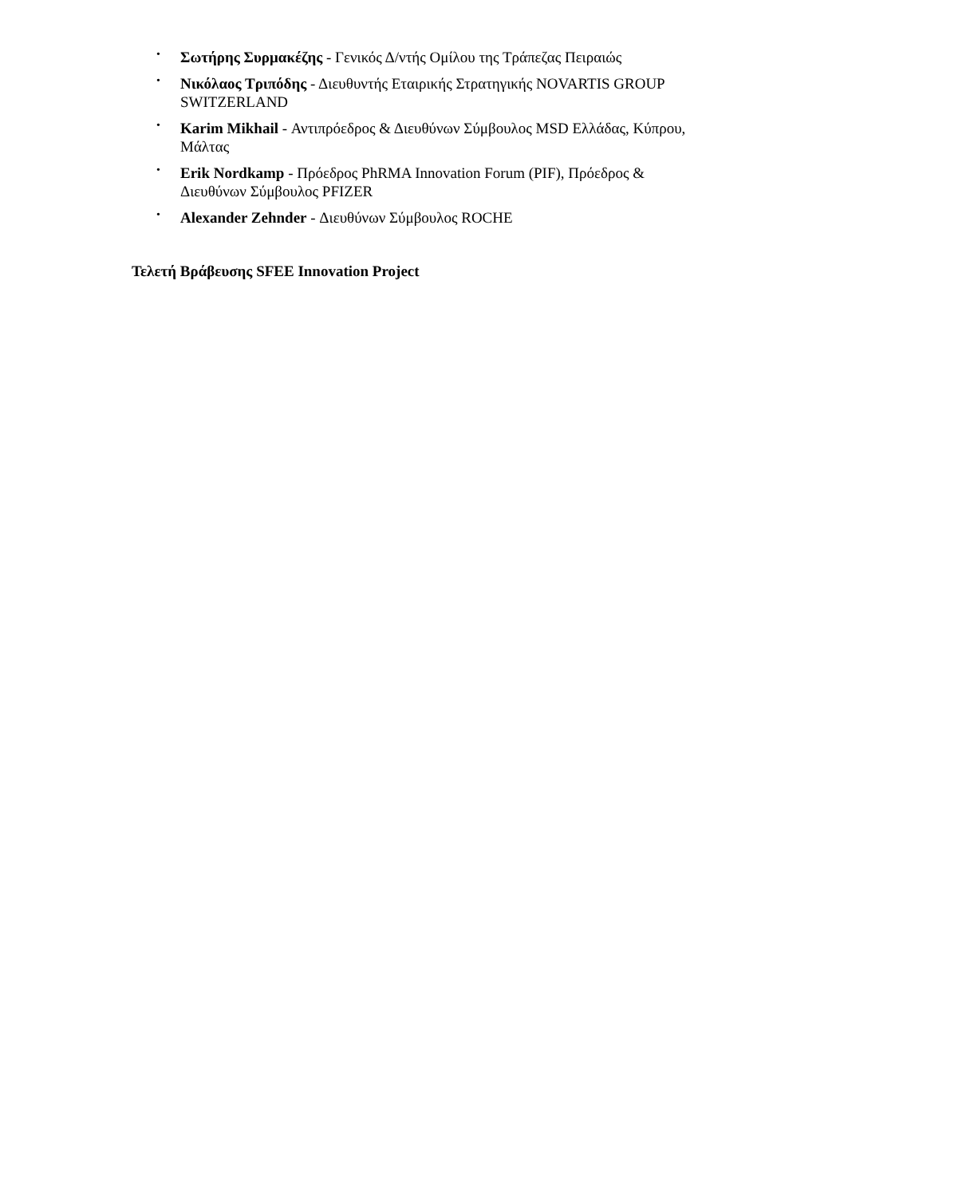• Σωτήρης Συρμακέζης - Γενικός Δ/ντής Ομίλου της Τράπεζας Πειραιώς
• Νικόλαος Τριπόδης - Διευθυντής Εταιρικής Στρατηγικής NOVARTIS GROUP SWITZERLAND
• Karim Mikhail - Αντιπρόεδρος & Διευθύνων Σύμβουλος MSD Ελλάδας, Κύπρου, Μάλτας
• Erik Nordkamp - Πρόεδρος PhRMA Innovation Forum (PIF), Πρόεδρος & Διευθύνων Σύμβουλος PFIZER
• Alexander Zehnder - Διευθύνων Σύμβουλος ROCHE
Τελετή Βράβευσης SFEE Innovation Project